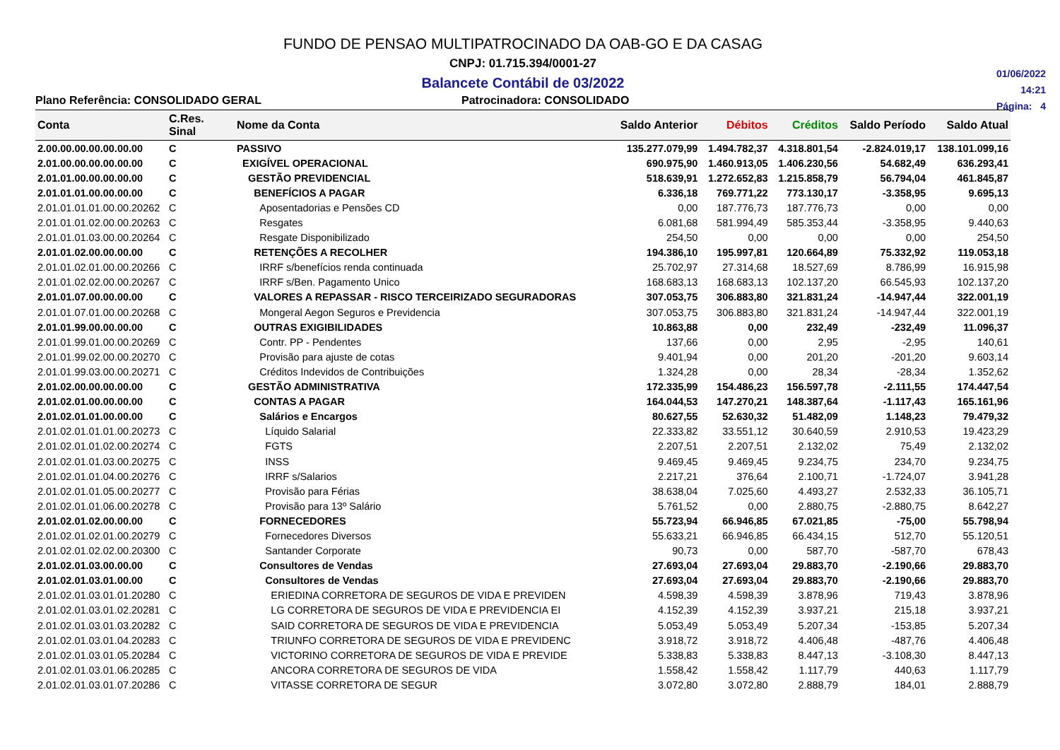FUNDO DE PENSAO MULTIPATROCINADO DA OAB-GO E DA CASAG
CNPJ: 01.715.394/0001-27
Balancete Contábil de 03/2022
01/06/2022
14:21
Página: 4
Plano Referência: CONSOLIDADO GERAL Patrocinadora: CONSOLIDADO
| Conta | C.Res. Sinal | Nome da Conta | Saldo Anterior | Débitos | Créditos | Saldo Período | Saldo Atual |
| --- | --- | --- | --- | --- | --- | --- | --- |
| 2.00.00.00.00.00.00.00 | C | PASSIVO | 135.277.079,99 | 1.494.782,37 | 4.318.801,54 | -2.824.019,17 | 138.101.099,16 |
| 2.01.00.00.00.00.00.00 | C | EXIGÍVEL OPERACIONAL | 690.975,90 | 1.460.913,05 | 1.406.230,56 | 54.682,49 | 636.293,41 |
| 2.01.01.00.00.00.00.00 | C | GESTÃO PREVIDENCIAL | 518.639,91 | 1.272.652,83 | 1.215.858,79 | 56.794,04 | 461.845,87 |
| 2.01.01.01.00.00.00.00 | C | BENEFÍCIOS A PAGAR | 6.336,18 | 769.771,22 | 773.130,17 | -3.358,95 | 9.695,13 |
| 2.01.01.01.01.00.00.20262 | C | Aposentadorias e Pensões CD | 0,00 | 187.776,73 | 187.776,73 | 0,00 | 0,00 |
| 2.01.01.01.02.00.00.20263 | C | Resgates | 6.081,68 | 581.994,49 | 585.353,44 | -3.358,95 | 9.440,63 |
| 2.01.01.01.03.00.00.20264 | C | Resgate Disponibilizado | 254,50 | 0,00 | 0,00 | 0,00 | 254,50 |
| 2.01.01.02.00.00.00.00 | C | RETENÇÕES A RECOLHER | 194.386,10 | 195.997,81 | 120.664,89 | 75.332,92 | 119.053,18 |
| 2.01.01.02.01.00.00.20266 | C | IRRF s/benefícios renda continuada | 25.702,97 | 27.314,68 | 18.527,69 | 8.786,99 | 16.915,98 |
| 2.01.01.02.02.00.00.20267 | C | IRRF s/Ben. Pagamento Unico | 168.683,13 | 168.683,13 | 102.137,20 | 66.545,93 | 102.137,20 |
| 2.01.01.07.00.00.00.00 | C | VALORES A REPASSAR - RISCO TERCEIRIZADO SEGURADORAS | 307.053,75 | 306.883,80 | 321.831,24 | -14.947,44 | 322.001,19 |
| 2.01.01.07.01.00.00.20268 | C | Mongeral Aegon Seguros e Previdencia | 307.053,75 | 306.883,80 | 321.831,24 | -14.947,44 | 322.001,19 |
| 2.01.01.99.00.00.00.00 | C | OUTRAS EXIGIBILIDADES | 10.863,88 | 0,00 | 232,49 | -232,49 | 11.096,37 |
| 2.01.01.99.01.00.00.20269 | C | Contr. PP - Pendentes | 137,66 | 0,00 | 2,95 | -2,95 | 140,61 |
| 2.01.01.99.02.00.00.20270 | C | Provisão para ajuste de cotas | 9.401,94 | 0,00 | 201,20 | -201,20 | 9.603,14 |
| 2.01.01.99.03.00.00.20271 | C | Créditos Indevidos de Contribuições | 1.324,28 | 0,00 | 28,34 | -28,34 | 1.352,62 |
| 2.01.02.00.00.00.00.00 | C | GESTÃO ADMINISTRATIVA | 172.335,99 | 154.486,23 | 156.597,78 | -2.111,55 | 174.447,54 |
| 2.01.02.01.00.00.00.00 | C | CONTAS A PAGAR | 164.044,53 | 147.270,21 | 148.387,64 | -1.117,43 | 165.161,96 |
| 2.01.02.01.01.00.00.00 | C | Salários e Encargos | 80.627,55 | 52.630,32 | 51.482,09 | 1.148,23 | 79.479,32 |
| 2.01.02.01.01.01.00.20273 | C | Líquido Salarial | 22.333,82 | 33.551,12 | 30.640,59 | 2.910,53 | 19.423,29 |
| 2.01.02.01.01.02.00.20274 | C | FGTS | 2.207,51 | 2.207,51 | 2.132,02 | 75,49 | 2.132,02 |
| 2.01.02.01.01.03.00.20275 | C | INSS | 9.469,45 | 9.469,45 | 9.234,75 | 234,70 | 9.234,75 |
| 2.01.02.01.01.04.00.20276 | C | IRRF s/Salarios | 2.217,21 | 376,64 | 2.100,71 | -1.724,07 | 3.941,28 |
| 2.01.02.01.01.05.00.20277 | C | Provisão para Férias | 38.638,04 | 7.025,60 | 4.493,27 | 2.532,33 | 36.105,71 |
| 2.01.02.01.01.06.00.20278 | C | Provisão para 13º Salário | 5.761,52 | 0,00 | 2.880,75 | -2.880,75 | 8.642,27 |
| 2.01.02.01.02.00.00.00 | C | FORNECEDORES | 55.723,94 | 66.946,85 | 67.021,85 | -75,00 | 55.798,94 |
| 2.01.02.01.02.01.00.20279 | C | Fornecedores Diversos | 55.633,21 | 66.946,85 | 66.434,15 | 512,70 | 55.120,51 |
| 2.01.02.01.02.02.00.20300 | C | Santander Corporate | 90,73 | 0,00 | 587,70 | -587,70 | 678,43 |
| 2.01.02.01.03.00.00.00 | C | Consultores de Vendas | 27.693,04 | 27.693,04 | 29.883,70 | -2.190,66 | 29.883,70 |
| 2.01.02.01.03.01.00.00 | C | Consultores de Vendas | 27.693,04 | 27.693,04 | 29.883,70 | -2.190,66 | 29.883,70 |
| 2.01.02.01.03.01.01.20280 | C | ERIEDINA CORRETORA DE SEGUROS DE VIDA E PREVIDEN | 4.598,39 | 4.598,39 | 3.878,96 | 719,43 | 3.878,96 |
| 2.01.02.01.03.01.02.20281 | C | LG CORRETORA DE SEGUROS DE VIDA E PREVIDENCIA EI | 4.152,39 | 4.152,39 | 3.937,21 | 215,18 | 3.937,21 |
| 2.01.02.01.03.01.03.20282 | C | SAID CORRETORA DE SEGUROS DE VIDA E PREVIDENCIA | 5.053,49 | 5.053,49 | 5.207,34 | -153,85 | 5.207,34 |
| 2.01.02.01.03.01.04.20283 | C | TRIUNFO CORRETORA DE SEGUROS DE VIDA E PREVIDENC | 3.918,72 | 3.918,72 | 4.406,48 | -487,76 | 4.406,48 |
| 2.01.02.01.03.01.05.20284 | C | VICTORINO CORRETORA DE SEGUROS DE VIDA E PREVIDE | 5.338,83 | 5.338,83 | 8.447,13 | -3.108,30 | 8.447,13 |
| 2.01.02.01.03.01.06.20285 | C | ANCORA CORRETORA DE SEGUROS DE VIDA | 1.558,42 | 1.558,42 | 1.117,79 | 440,63 | 1.117,79 |
| 2.01.02.01.03.01.07.20286 | C | VITASSE CORRETORA DE SEGUR | 3.072,80 | 3.072,80 | 2.888,79 | 184,01 | 2.888,79 |